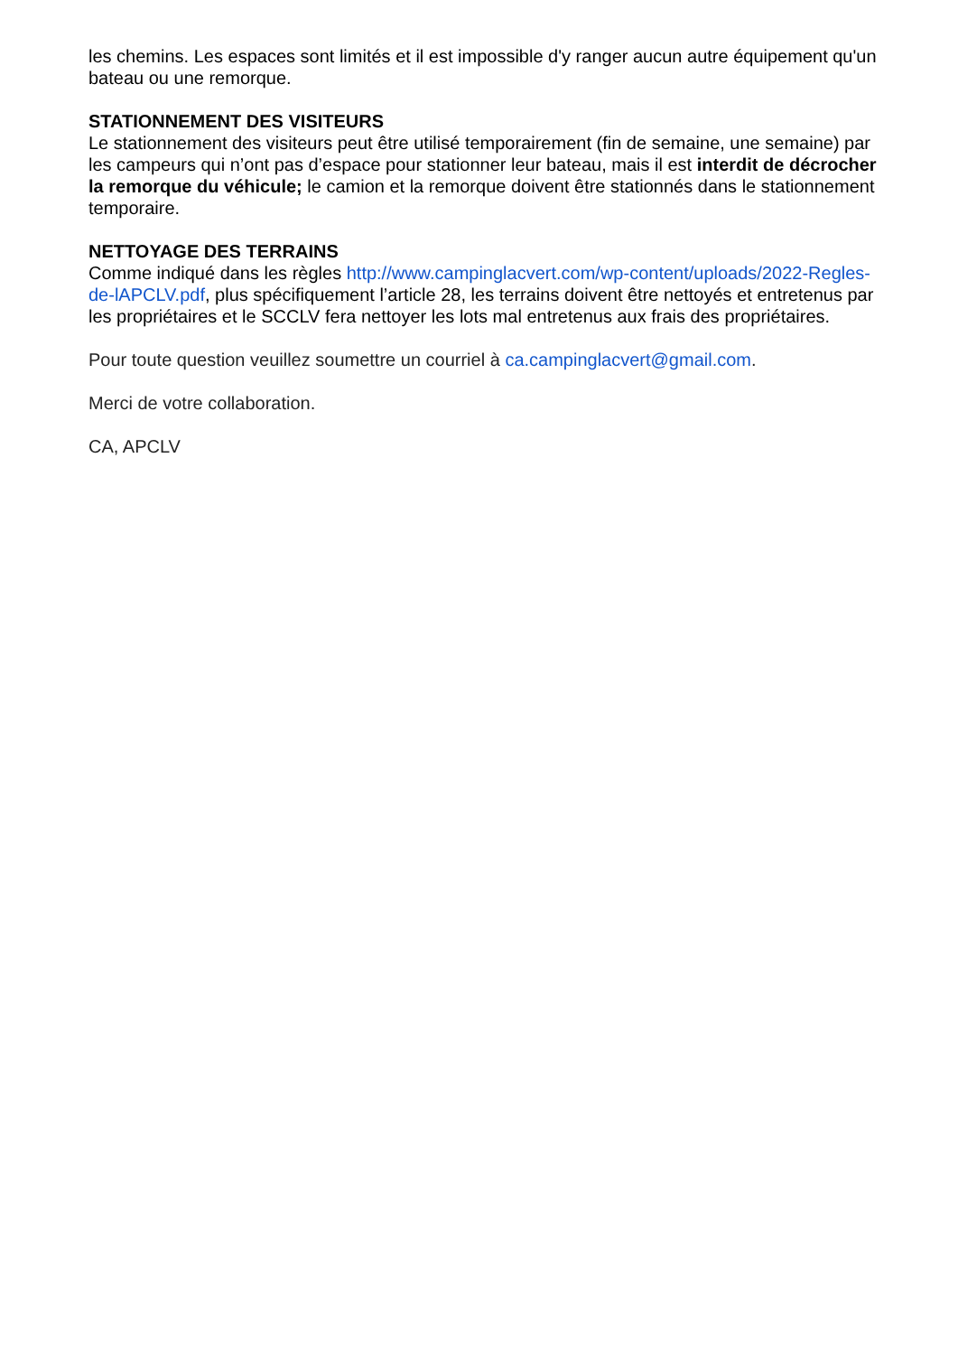les chemins. Les espaces sont limités et il est impossible d'y ranger aucun autre équipement qu'un bateau ou une remorque.
STATIONNEMENT DES VISITEURS
Le stationnement des visiteurs peut être utilisé temporairement (fin de semaine, une semaine) par les campeurs qui n’ont pas d’espace pour stationner leur bateau, mais il est interdit de décrocher la remorque du véhicule; le camion et la remorque doivent être stationnés dans le stationnement temporaire.
NETTOYAGE DES TERRAINS
Comme indiqué dans les règles http://www.campinglacvert.com/wp-content/uploads/2022-Regles-de-lAPCLV.pdf, plus spécifiquement l’article 28, les terrains doivent être nettoyés et entretenus par les propriétaires et le SCCLV fera nettoyer les lots mal entretenus aux frais des propriétaires.
Pour toute question veuillez soumettre un courriel à ca.campinglacvert@gmail.com.
Merci de votre collaboration.
CA, APCLV